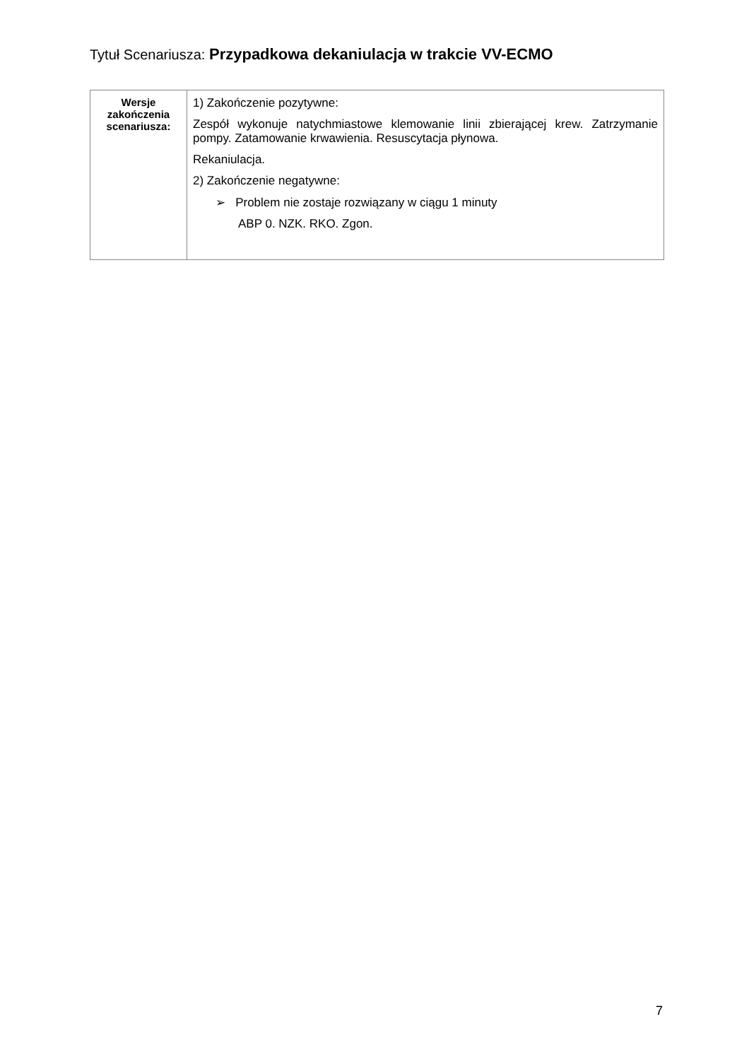Tytuł Scenariusza: Przypadkowa dekaniulacja w trakcie VV-ECMO
| Wersje zakończenia scenariusza: | 1) Zakończenie pozytywne: Zespół wykonuje natychmiastowe klemowanie linii zbierającej krew. Zatrzymanie pompy. Zatamowanie krwawienia. Resuscytacja płynowa. Rekaniulacja. 2) Zakończenie negatywne: ➢ Problem nie zostaje rozwiązany w ciągu 1 minuty ABP 0. NZK. RKO. Zgon. |
7